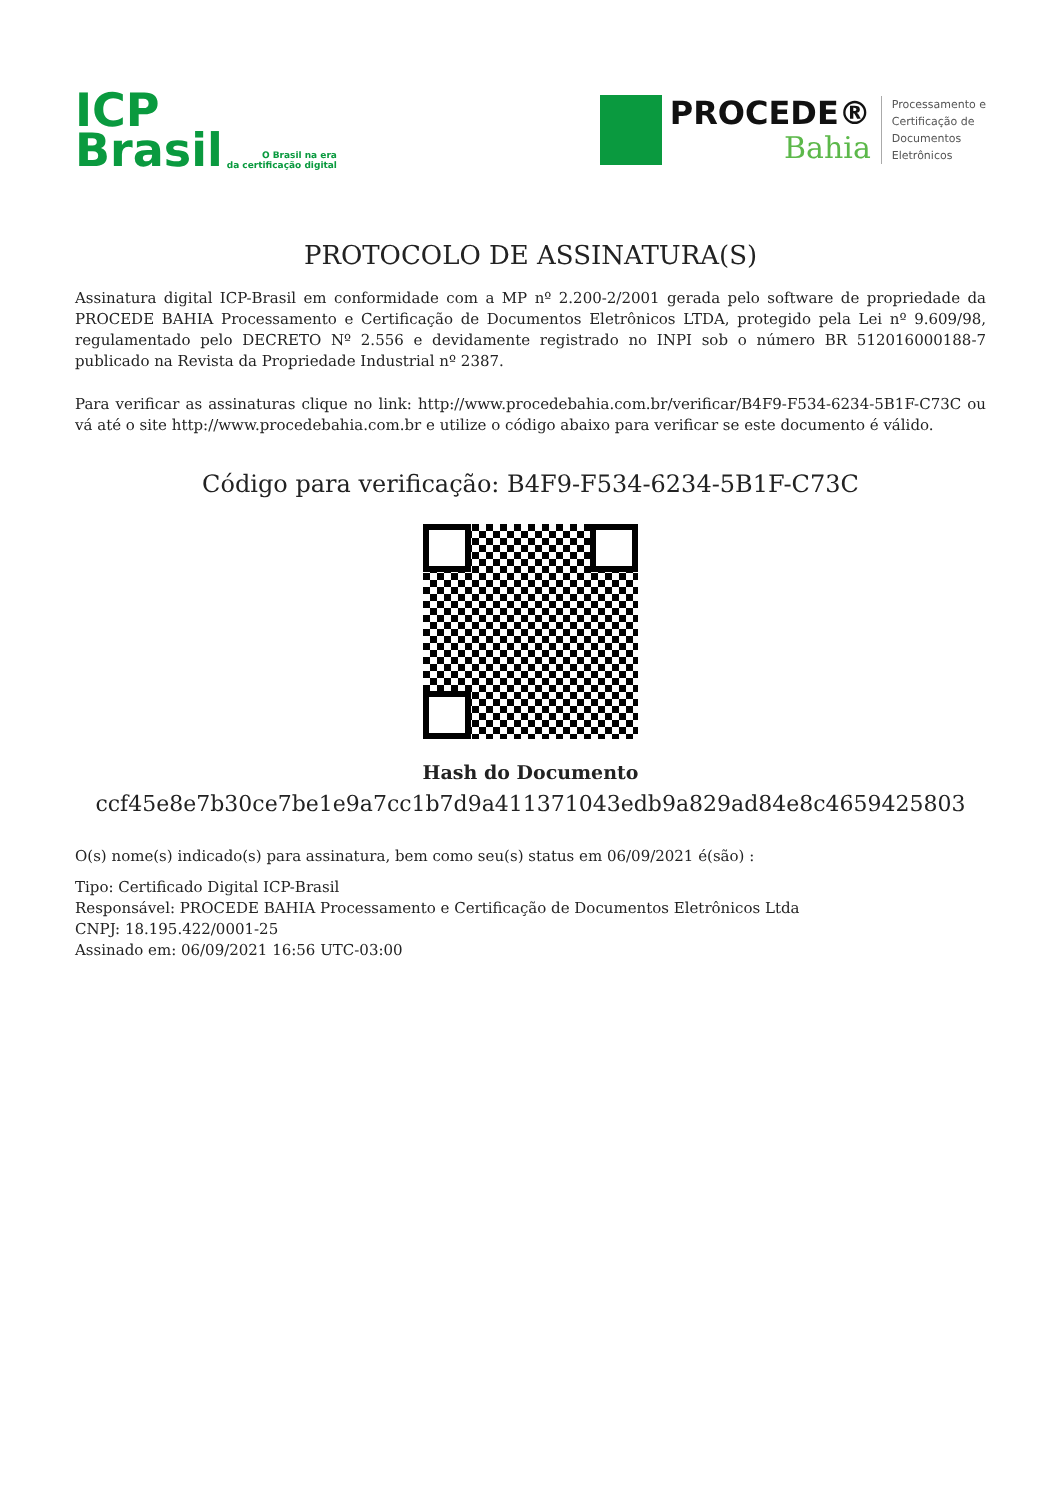ICP
Brasil
O Brasil na era
da certificação digital
PROCEDE®
Bahia
Processamento e
Certificação de
Documentos
Eletrônicos
PROTOCOLO DE ASSINATURA(S)
Assinatura digital ICP-Brasil em conformidade com a MP nº 2.200-2/2001 gerada pelo software de propriedade da PROCEDE BAHIA Processamento e Certificação de Documentos Eletrônicos LTDA, protegido pela Lei nº 9.609/98, regulamentado pelo DECRETO Nº 2.556 e devidamente registrado no INPI sob o número BR 512016000188-7 publicado na Revista da Propriedade Industrial nº 2387.
Para verificar as assinaturas clique no link: http://www.procedebahia.com.br/verificar/B4F9-F534-6234-5B1F-C73C ou vá até o site http://www.procedebahia.com.br e utilize o código abaixo para verificar se este documento é válido.
Código para verificação: B4F9-F534-6234-5B1F-C73C
Hash do Documento
ccf45e8e7b30ce7be1e9a7cc1b7d9a411371043edb9a829ad84e8c4659425803
O(s) nome(s) indicado(s) para assinatura, bem como seu(s) status em 06/09/2021 é(são) :
Tipo: Certificado Digital ICP-Brasil
Responsável: PROCEDE BAHIA Processamento e Certificação de Documentos Eletrônicos Ltda
CNPJ: 18.195.422/0001-25
Assinado em: 06/09/2021 16:56 UTC-03:00